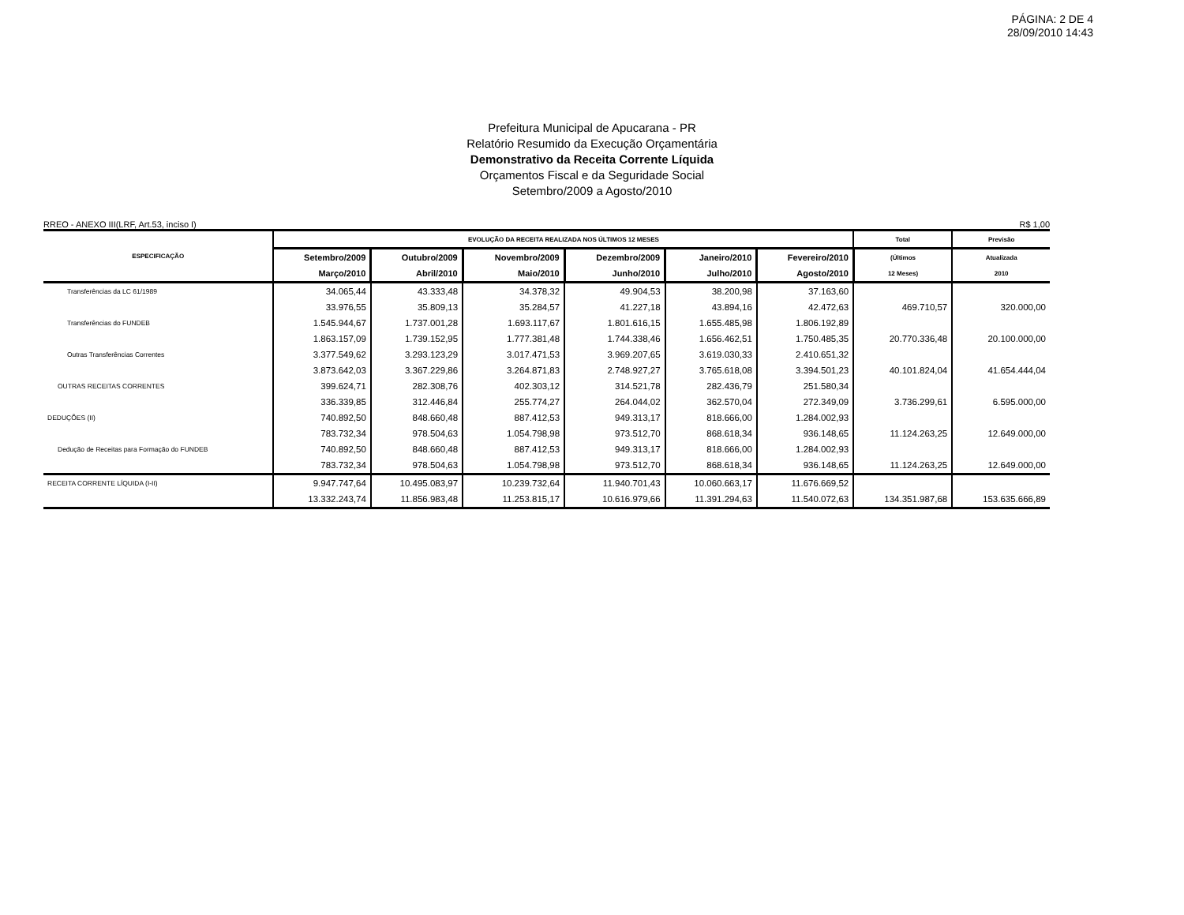PÁGINA: 2 DE 4
28/09/2010 14:43
Prefeitura Municipal de Apucarana - PR
Relatório Resumido da Execução Orçamentária
Demonstrativo da Receita Corrente Líquida
Orçamentos Fiscal e da Seguridade Social
Setembro/2009 a Agosto/2010
RREO - ANEXO III(LRF, Art.53, inciso I) R$ 1,00
| ESPECIFICAÇÃO | EVOLUÇÃO DA RECEITA REALIZADA NOS ÚLTIMOS 12 MESES | | | | | | Total | Previsão |
| --- | --- | --- | --- | --- | --- | --- | --- | --- |
| | Setembro/2009 | Outubro/2009 | Novembro/2009 | Dezembro/2009 | Janeiro/2010 | Fevereiro/2010 | (Últimos | Atualizada |
| | Março/2010 | Abril/2010 | Maio/2010 | Junho/2010 | Julho/2010 | Agosto/2010 | 12 Meses) | 2010 |
| Transferências da LC 61/1989 | 34.065,44 | 43.333,48 | 34.378,32 | 49.904,53 | 38.200,98 | 37.163,60 | | |
| | 33.976,55 | 35.809,13 | 35.284,57 | 41.227,18 | 43.894,16 | 42.472,63 | 469.710,57 | 320.000,00 |
| Transferências do FUNDEB | 1.545.944,67 | 1.737.001,28 | 1.693.117,67 | 1.801.616,15 | 1.655.485,98 | 1.806.192,89 | | |
| | 1.863.157,09 | 1.739.152,95 | 1.777.381,48 | 1.744.338,46 | 1.656.462,51 | 1.750.485,35 | 20.770.336,48 | 20.100.000,00 |
| Outras Transferências Correntes | 3.377.549,62 | 3.293.123,29 | 3.017.471,53 | 3.969.207,65 | 3.619.030,33 | 2.410.651,32 | | |
| | 3.873.642,03 | 3.367.229,86 | 3.264.871,83 | 2.748.927,27 | 3.765.618,08 | 3.394.501,23 | 40.101.824,04 | 41.654.444,04 |
| OUTRAS RECEITAS CORRENTES | 399.624,71 | 282.308,76 | 402.303,12 | 314.521,78 | 282.436,79 | 251.580,34 | | |
| | 336.339,85 | 312.446,84 | 255.774,27 | 264.044,02 | 362.570,04 | 272.349,09 | 3.736.299,61 | 6.595.000,00 |
| DEDUÇÕES (II) | 740.892,50 | 848.660,48 | 887.412,53 | 949.313,17 | 818.666,00 | 1.284.002,93 | | |
| | 783.732,34 | 978.504,63 | 1.054.798,98 | 973.512,70 | 868.618,34 | 936.148,65 | 11.124.263,25 | 12.649.000,00 |
| Dedução de Receitas para Formação do FUNDEB | 740.892,50 | 848.660,48 | 887.412,53 | 949.313,17 | 818.666,00 | 1.284.002,93 | | |
| | 783.732,34 | 978.504,63 | 1.054.798,98 | 973.512,70 | 868.618,34 | 936.148,65 | 11.124.263,25 | 12.649.000,00 |
| RECEITA CORRENTE LÍQUIDA (I-II) | 9.947.747,64 | 10.495.083,97 | 10.239.732,64 | 11.940.701,43 | 10.060.663,17 | 11.676.669,52 | | |
| | 13.332.243,74 | 11.856.983,48 | 11.253.815,17 | 10.616.979,66 | 11.391.294,63 | 11.540.072,63 | 134.351.987,68 | 153.635.666,89 |